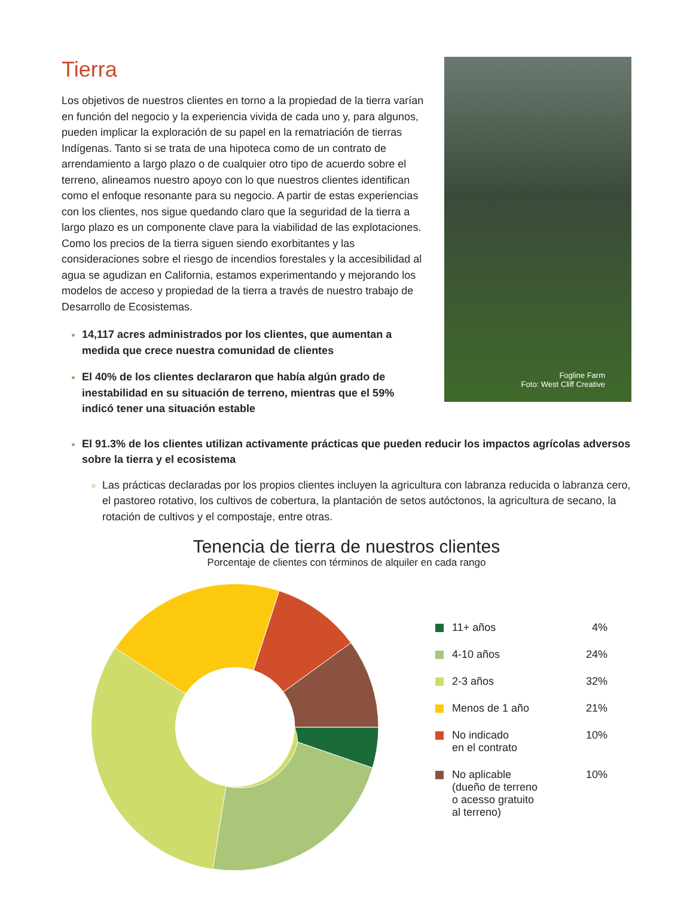Tierra
Los objetivos de nuestros clientes en torno a la propiedad de la tierra varían en función del negocio y la experiencia vivida de cada uno y, para algunos, pueden implicar la exploración de su papel en la rematriación de tierras Indígenas. Tanto si se trata de una hipoteca como de un contrato de arrendamiento a largo plazo o de cualquier otro tipo de acuerdo sobre el terreno, alineamos nuestro apoyo con lo que nuestros clientes identifican como el enfoque resonante para su negocio. A partir de estas experiencias con los clientes, nos sigue quedando claro que la seguridad de la tierra a largo plazo es un componente clave para la viabilidad de las explotaciones. Como los precios de la tierra siguen siendo exorbitantes y las consideraciones sobre el riesgo de incendios forestales y la accesibilidad al agua se agudizan en California, estamos experimentando y mejorando los modelos de acceso y propiedad de la tierra a través de nuestro trabajo de Desarrollo de Ecosistemas.
14,117 acres administrados por los clientes, que aumentan a medida que crece nuestra comunidad de clientes
El 40% de los clientes declararon que había algún grado de inestabilidad en su situación de terreno, mientras que el 59% indicó tener una situación estable
Fogline Farm
Foto: West Cliff Creative
El 91.3% de los clientes utilizan activamente prácticas que pueden reducir los impactos agrícolas adversos sobre la tierra y el ecosistema
Las prácticas declaradas por los propios clientes incluyen la agricultura con labranza reducida o labranza cero, el pastoreo rotativo, los cultivos de cobertura, la plantación de setos autóctonos, la agricultura de secano, la rotación de cultivos y el compostaje, entre otras.
Tenencia de tierra de nuestros clientes
Porcentaje de clientes con términos de alquiler en cada rango
11+ años 4%
4-10 años 24%
2-3 años 32%
Menos de 1 año 21%
No indicado
en el contrato
10%
No aplicable
(dueño de terreno
o acesso gratuito
al terreno)
10%